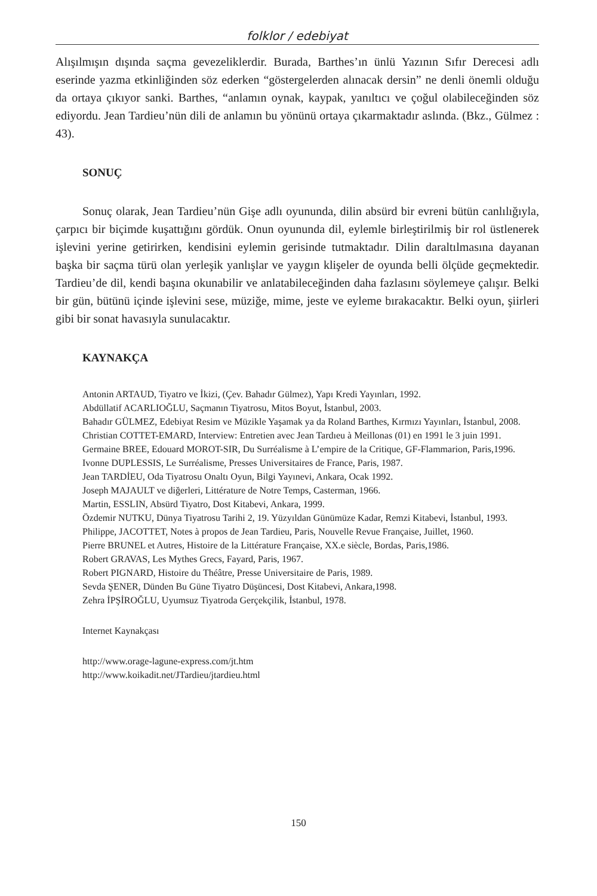folklor / edebiyat
Alışılmışın dışında saçma gevezeliklerdir. Burada, Barthes’ın ünlü Yazının Sıfır Derecesi adlı eserinde yazma etkinliğinden söz ederken “göstergelerden alınacak dersin” ne denli önemli olduğu da ortaya çıkıyor sanki. Barthes, “anlamın oynak, kaypak, yanıltıcı ve çoğul olabileceğinden söz ediyordu. Jean Tardieu’nün dili de anlamın bu yönünü ortaya çıkarmaktadır aslında. (Bkz., Gülmez : 43).
SONUÇ
Sonuç olarak, Jean Tardieu’nün Gişe adlı oyununda, dilin absürd bir evreni bütün canlılığıyla, çarpıcı bir biçimde kuşattığını gördük. Onun oyununda dil, eylemle birleştirilmiş bir rol üstlenerek işlevini yerine getirirken, kendisini eylemin gerisinde tutmaktadır. Dilin daraltılmasına dayanan başka bir saçma türü olan yerleşik yanlışlar ve yaygın klişeler de oyunda belli ölçüde geçmektedir. Tardieu’de dil, kendi başına okunabilir ve anlatabileceğinden daha fazlasını söylemeye çalışır. Belki bir gün, bütünü içinde işlevini sese, müziğe, mime, jeste ve eyleme bırakacaktır. Belki oyun, şiirleri gibi bir sonat havasıyla sunulacaktır.
KAYNAKÇA
Antonin ARTAUD, Tiyatro ve İkizi, (Çev. Bahadır Gülmez), Yapı Kredi Yayınları, 1992.
Abdüllatif ACARLIOĞLU, Saçmanın Tiyatrosu, Mitos Boyut, İstanbul, 2003.
Bahadır GÜLMEZ, Edebiyat Resim ve Müzikle Yaşamak ya da Roland Barthes, Kırmızı Yayınları, İstanbul, 2008.
Christian COTTET-EMARD, Interview: Entretien avec Jean Tardıeu à Meillonas (01) en 1991 le 3 juin 1991.
Germaine BREE, Edouard MOROT-SIR, Du Surréalisme à L’empire de la Critique, GF-Flammarion, Paris,1996.
Ivonne DUPLESSIS, Le Surréalisme, Presses Universitaires de France, Paris, 1987.
Jean TARDİEU, Oda Tiyatrosu Onaltı Oyun, Bilgi Yayınevi, Ankara, Ocak 1992.
Joseph MAJAULT ve diğerleri, Littérature de Notre Temps, Casterman, 1966.
Martin, ESSLIN, Absürd Tiyatro, Dost Kitabevi, Ankara, 1999.
Özdemir NUTKU, Dünya Tiyatrosu Tarihi 2, 19. Yüzyıldan Günümüze Kadar, Remzi Kitabevi, İstanbul, 1993.
Philippe, JACOTTET, Notes à propos de Jean Tardieu, Paris, Nouvelle Revue Française, Juillet, 1960.
Pierre BRUNEL et Autres, Histoire de la Littérature Française, XX.e siècle, Bordas, Paris,1986.
Robert GRAVAS, Les Mythes Grecs, Fayard, Paris, 1967.
Robert PIGNARD, Histoire du Théâtre, Presse Universitaire de Paris, 1989.
Sevda ŞENER, Dünden Bu Güne Tiyatro Düşüncesi, Dost Kitabevi, Ankara,1998.
Zehra İPŞİROĞLU, Uyumsuz Tiyatroda Gerçekçilik, İstanbul, 1978.
Internet Kaynakçası
http://www.orage-lagune-express.com/jt.htm
http://www.koikadit.net/JTardieu/jtardieu.html
150